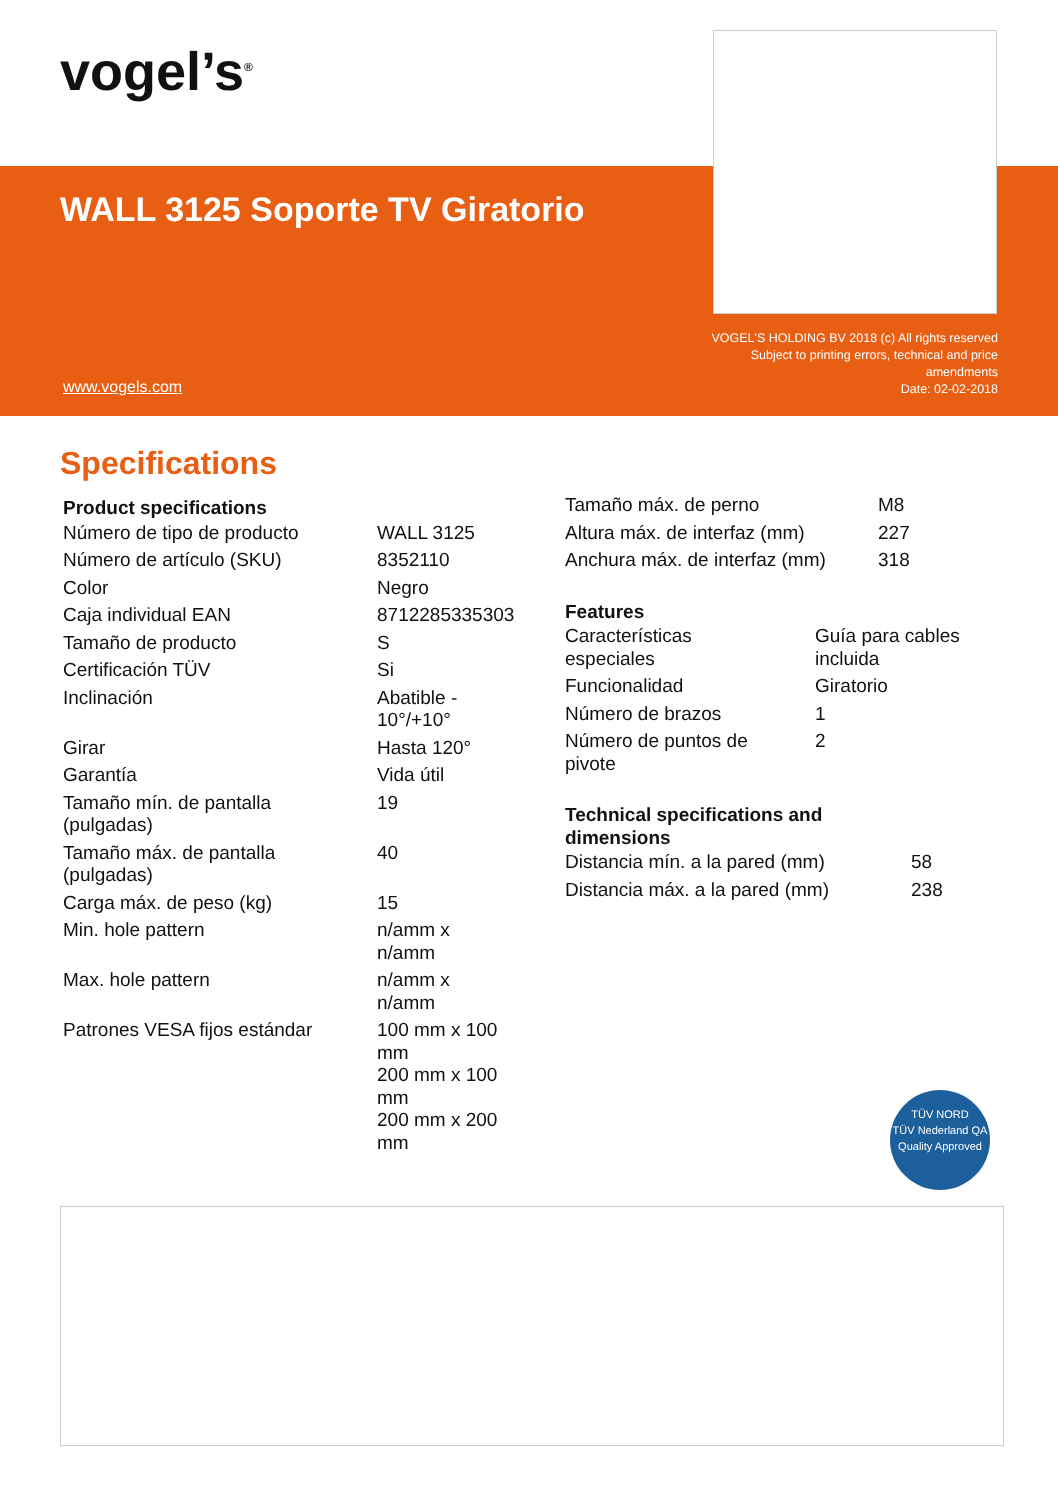vogel’s<sup>®</sup>
WALL 3125 Soporte TV Giratorio
VOGEL'S HOLDING BV 2018 (c) All rights reserved Subject to printing errors, technical and price amendments
Date: 02-02-2018
www.vogels.com
Specifications
Product specifications
| Número de tipo de producto | WALL 3125 |
| Número de artículo (SKU) | 8352110 |
| Color | Negro |
| Caja individual EAN | 8712285335303 |
| Tamaño de producto | S |
| Certificación TÜV | Si |
| Inclinación | Abatible - 10°/+10° |
| Girar | Hasta 120° |
| Garantía | Vida útil |
| Tamaño mín. de pantalla (pulgadas) | 19 |
| Tamaño máx. de pantalla (pulgadas) | 40 |
| Carga máx. de peso (kg) | 15 |
| Min. hole pattern | n/amm x n/amm |
| Max. hole pattern | n/amm x n/amm |
| Patrones VESA fijos estándar | 100 mm x 100 mm 200 mm x 100 mm 200 mm x 200 mm |
| Tamaño máx. de perno | M8 |
| Altura máx. de interfaz (mm) | 227 |
| Anchura máx. de interfaz (mm) | 318 |
Features
| Características especiales | Guía para cables incluida |
| Funcionalidad | Giratorio |
| Número de brazos | 1 |
| Número de puntos de pivote | 2 |
Technical specifications and
dimensions
| Distancia mín. a la pared (mm) | 58 |
| Distancia máx. a la pared (mm) | 238 |
TÜV NORD
TÜV Nederland QA
Quality Approved